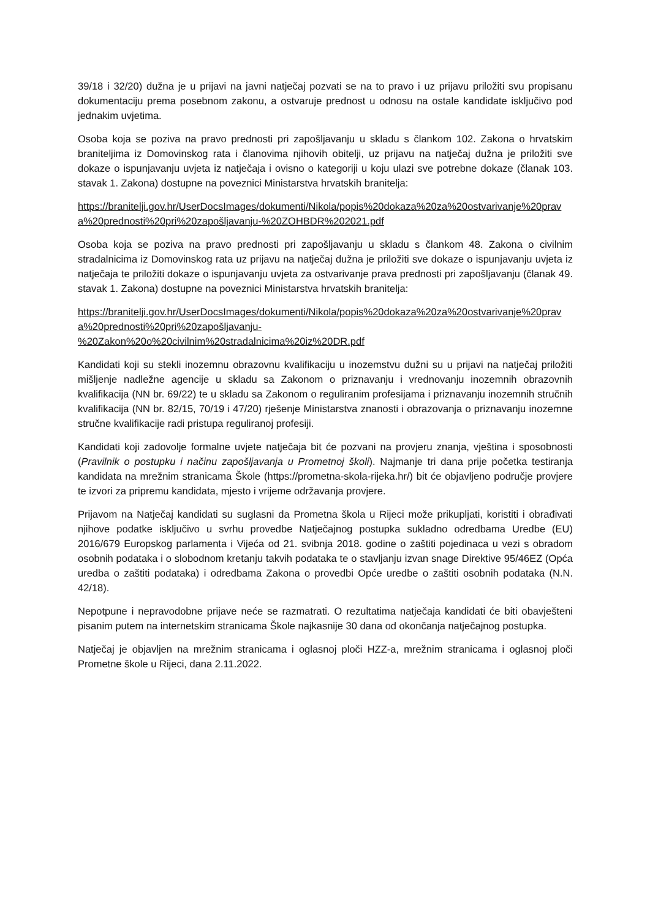39/18 i 32/20) dužna je u prijavi na javni natječaj pozvati se na to pravo i uz prijavu priložiti svu propisanu dokumentaciju prema posebnom zakonu, a ostvaruje prednost u odnosu na ostale kandidate isključivo pod jednakim uvjetima.
Osoba koja se poziva na pravo prednosti pri zapošljavanju u skladu s člankom 102. Zakona o hrvatskim braniteljima iz Domovinskog rata i članovima njihovih obitelji, uz prijavu na natječaj dužna je priložiti sve dokaze o ispunjavanju uvjeta iz natječaja i ovisno o kategoriji u koju ulazi sve potrebne dokaze (članak 103. stavak 1. Zakona) dostupne na poveznici Ministarstva hrvatskih branitelja:
https://branitelji.gov.hr/UserDocsImages/dokumenti/Nikola/popis%20dokaza%20za%20ostvarivanje%20prava%20prednosti%20pri%20zapošljavanju-%20ZOHBDR%202021.pdf
Osoba koja se poziva na pravo prednosti pri zapošljavanju u skladu s člankom 48. Zakona o civilnim stradalnicima iz Domovinskog rata uz prijavu na natječaj dužna je priložiti sve dokaze o ispunjavanju uvjeta iz natječaja te priložiti dokaze o ispunjavanju uvjeta za ostvarivanje prava prednosti pri zapošljavanju (članak 49. stavak 1. Zakona) dostupne na poveznici Ministarstva hrvatskih branitelja:
https://branitelji.gov.hr/UserDocsImages/dokumenti/Nikola/popis%20dokaza%20za%20ostvarivanje%20prava%20prednosti%20pri%20zapošljavanju-
%20Zakon%20o%20civilnim%20stradalnicima%20iz%20DR.pdf
Kandidati koji su stekli inozemnu obrazovnu kvalifikaciju u inozemstvu dužni su u prijavi na natječaj priložiti mišljenje nadležne agencije u skladu sa Zakonom o priznavanju i vrednovanju inozemnih obrazovnih kvalifikacija (NN br. 69/22) te u skladu sa Zakonom o reguliranim profesijama i priznavanju inozemnih stručnih kvalifikacija (NN br. 82/15, 70/19 i 47/20) rješenje Ministarstva znanosti i obrazovanja o priznavanju inozemne stručne kvalifikacije radi pristupa reguliranoj profesiji.
Kandidati koji zadovolje formalne uvjete natječaja bit će pozvani na provjeru znanja, vještina i sposobnosti (Pravilnik o postupku i načinu zapošljavanja u Prometnoj školi). Najmanje tri dana prije početka testiranja kandidata na mrežnim stranicama Škole (https://prometna-skola-rijeka.hr/) bit će objavljeno područje provjere te izvori za pripremu kandidata, mjesto i vrijeme održavanja provjere.
Prijavom na Natječaj kandidati su suglasni da Prometna škola u Rijeci može prikupljati, koristiti i obrađivati njihove podatke isključivo u svrhu provedbe Natječajnog postupka sukladno odredbama Uredbe (EU) 2016/679 Europskog parlamenta i Vijeća od 21. svibnja 2018. godine o zaštiti pojedinaca u vezi s obradom osobnih podataka i o slobodnom kretanju takvih podataka te o stavljanju izvan snage Direktive 95/46EZ (Opća uredba o zaštiti podataka) i odredbama Zakona o provedbi Opće uredbe o zaštiti osobnih podataka (N.N. 42/18).
Nepotpune i nepravodobne prijave neće se razmatrati. O rezultatima natječaja kandidati će biti obavješteni pisanim putem na internetskim stranicama Škole najkasnije 30 dana od okončanja natječajnog postupka.
Natječaj je objavljen na mrežnim stranicama i oglasnoj ploči HZZ-a, mrežnim stranicama i oglasnoj ploči Prometne škole u Rijeci, dana 2.11.2022.